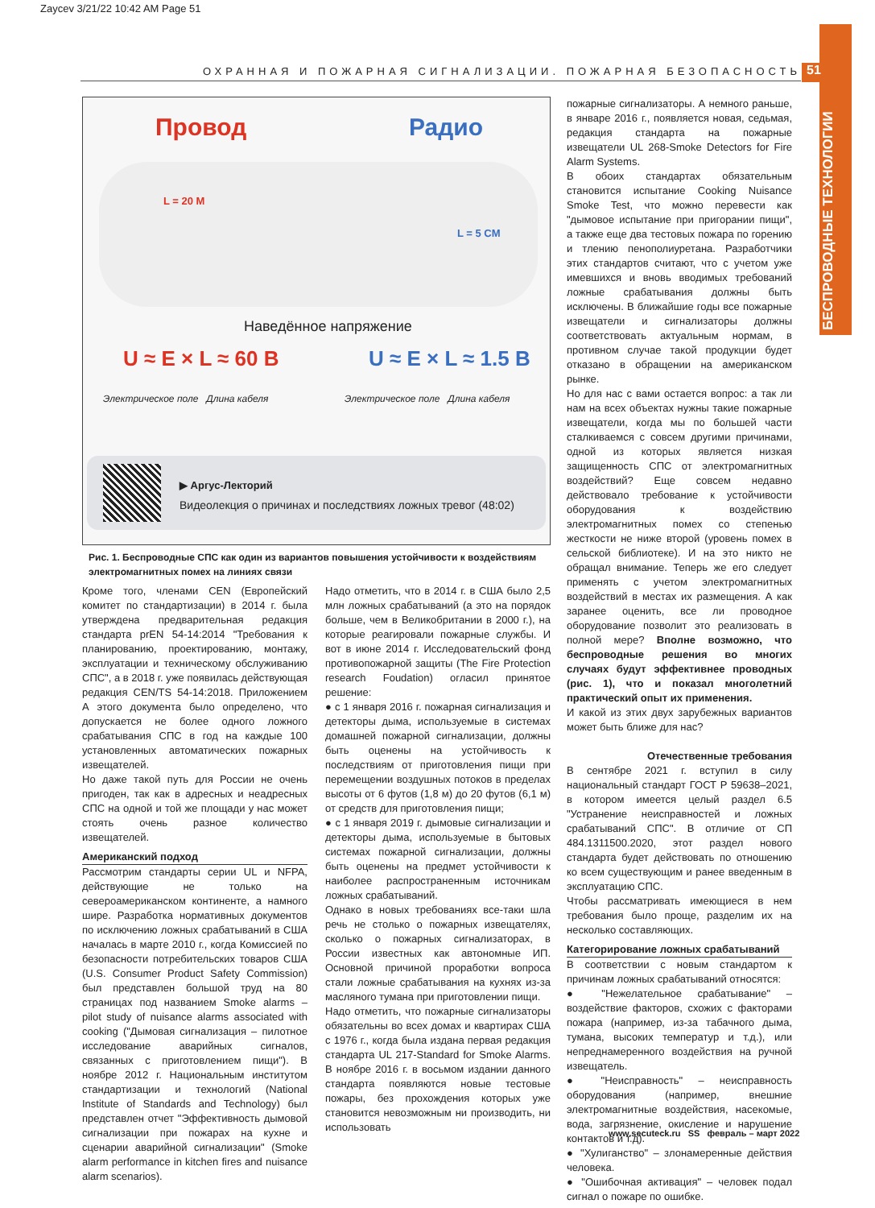Zaycev 3/21/22 10:42 AM Page 51
ОХРАННАЯ И ПОЖАРНАЯ СИГНАЛИЗАЦИИ. ПОЖАРНАЯ БЕЗОПАСНОСТЬ 51
БЕСПРОВОДНЫЕ ТЕХНОЛОГИИ
Провод Радио
L = 20 M
L = 5 CM
Наведённое напряжение
U ≈ E × L ≈ 60 B U ≈ E × L ≈ 1.5 B
Электрическое поле Длина кабеля
Электрическое поле Длина кабеля
▶ Аргус-Лекторий
Видеолекция о причинах и последствиях ложных тревог (48:02)
Рис. 1. Беспроводные СПС как один из вариантов повышения устойчивости к воздействиям электромагнитных помех на линиях связи
Кроме того, членами CEN (Европейский комитет по стандартизации) в 2014 г. была утверждена предварительная редакция стандарта prEN 54-14:2014 "Требования к планированию, проектированию, монтажу, эксплуатации и техническому обслуживанию СПС", а в 2018 г. уже появилась действующая редакция CEN/TS 54-14:2018. Приложением А этого документа было определено, что допускается не более одного ложного срабатывания СПС в год на каждые 100 установленных автоматических пожарных извещателей.
Но даже такой путь для России не очень пригоден, так как в адресных и неадресных СПС на одной и той же площади у нас может стоять очень разное количество извещателей.
Американский подход
Рассмотрим стандарты серии UL и NFPA, действующие не только на североамериканском континенте, а намного шире. Разработка нормативных документов по исключению ложных срабатываний в США началась в марте 2010 г., когда Комиссией по безопасности потребительских товаров США (U.S. Consumer Product Safety Commission) был представлен большой труд на 80 страницах под названием Smoke alarms – pilot study of nuisance alarms associated with cooking ("Дымовая сигнализация – пилотное исследование аварийных сигналов, связанных с приготовлением пищи"). В ноябре 2012 г. Национальным институтом стандартизации и технологий (National Institute of Standards and Technology) был представлен отчет "Эффективность дымовой сигнализации при пожарах на кухне и сценарии аварийной сигнализации" (Smoke alarm performance in kitchen fires and nuisance alarm scenarios).
Надо отметить, что в 2014 г. в США было 2,5 млн ложных срабатываний (а это на порядок больше, чем в Великобритании в 2000 г.), на которые реагировали пожарные службы. И вот в июне 2014 г. Исследовательский фонд противопожарной защиты (The Fire Protection research Foudation) огласил принятое решение:
● с 1 января 2016 г. пожарная сигнализация и детекторы дыма, используемые в системах домашней пожарной сигнализации, должны быть оценены на устойчивость к последствиям от приготовления пищи при перемещении воздушных потоков в пределах высоты от 6 футов (1,8 м) до 20 футов (6,1 м) от средств для приготовления пищи;
● с 1 января 2019 г. дымовые сигнализации и детекторы дыма, используемые в бытовых системах пожарной сигнализации, должны быть оценены на предмет устойчивости к наиболее распространенным источникам ложных срабатываний.
Однако в новых требованиях все-таки шла речь не столько о пожарных извещателях, сколько о пожарных сигнализаторах, в России известных как автономные ИП. Основной причиной проработки вопроса стали ложные срабатывания на кухнях из-за масляного тумана при приготовлении пищи.
Надо отметить, что пожарные сигнализаторы обязательны во всех домах и квартирах США с 1976 г., когда была издана первая редакция стандарта UL 217-Standard for Smoke Alarms. В ноябре 2016 г. в восьмом издании данного стандарта появляются новые тестовые пожары, без прохождения которых уже становится невозможным ни производить, ни использовать
пожарные сигнализаторы. А немного раньше, в январе 2016 г., появляется новая, седьмая, редакция стандарта на пожарные извещатели UL 268-Smoke Detectors for Fire Alarm Systems.
В обоих стандартах обязательным становится испытание Cooking Nuisance Smoke Test, что можно перевести как "дымовое испытание при пригорании пищи", а также еще два тестовых пожара по горению и тлению пенополиуретана. Разработчики этих стандартов считают, что с учетом уже имевшихся и вновь вводимых требований ложные срабатывания должны быть исключены. В ближайшие годы все пожарные извещатели и сигнализаторы должны соответствовать актуальным нормам, в противном случае такой продукции будет отказано в обращении на американском рынке.
Но для нас с вами остается вопрос: а так ли нам на всех объектах нужны такие пожарные извещатели, когда мы по большей части сталкиваемся с совсем другими причинами, одной из которых является низкая защищенность СПС от электромагнитных воздействий? Еще совсем недавно действовало требование к устойчивости оборудования к воздействию электромагнитных помех со степенью жесткости не ниже второй (уровень помех в сельской библиотеке). И на это никто не обращал внимание. Теперь же его следует применять с учетом электромагнитных воздействий в местах их размещения. А как заранее оценить, все ли проводное оборудование позволит это реализовать в полной мере? Вполне возможно, что беспроводные решения во многих случаях будут эффективнее проводных (рис. 1), что и показал многолетний практический опыт их применения.
И какой из этих двух зарубежных вариантов может быть ближе для нас?
Отечественные требования
В сентябре 2021 г. вступил в силу национальный стандарт ГОСТ Р 59638–2021, в котором имеется целый раздел 6.5 "Устранение неисправностей и ложных срабатываний СПС". В отличие от СП 484.1311500.2020, этот раздел нового стандарта будет действовать по отношению ко всем существующим и ранее введенным в эксплуатацию СПС.
Чтобы рассматривать имеющиеся в нем требования было проще, разделим их на несколько составляющих.
Категорирование ложных срабатываний
В соответствии с новым стандартом к причинам ложных срабатываний относятся:
● "Нежелательное срабатывание" – воздействие факторов, схожих с факторами пожара (например, из-за табачного дыма, тумана, высоких температур и т.д.), или непреднамеренного воздействия на ручной извещатель.
● "Неисправность" – неисправность оборудования (например, внешние электромагнитные воздействия, насекомые, вода, загрязнение, окисление и нарушение контактов и т.д).
● "Хулиганство" – злонамеренные действия человека.
● "Ошибочная активация" – человек подал сигнал о пожаре по ошибке.
www.secuteck.ru SS февраль – март 2022